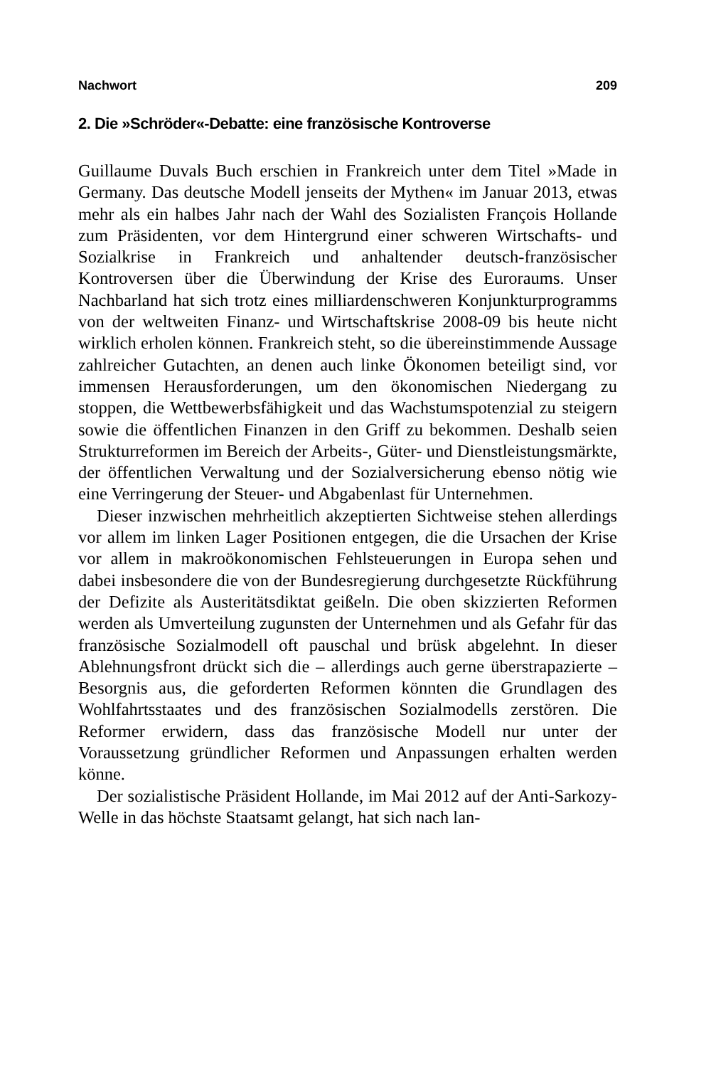Nachwort 209
2. Die »Schröder«-Debatte: eine französische Kontroverse
Guillaume Duvals Buch erschien in Frankreich unter dem Titel »Made in Germany. Das deutsche Modell jenseits der Mythen« im Januar 2013, etwas mehr als ein halbes Jahr nach der Wahl des Sozialisten François Hollande zum Präsidenten, vor dem Hintergrund einer schweren Wirtschafts- und Sozialkrise in Frankreich und anhaltender deutsch-französischer Kontroversen über die Überwindung der Krise des Euroraums. Unser Nachbarland hat sich trotz eines milliardenschweren Konjunkturprogramms von der weltweiten Finanz- und Wirtschaftskrise 2008-09 bis heute nicht wirklich erholen können. Frankreich steht, so die übereinstimmende Aussage zahlreicher Gutachten, an denen auch linke Ökonomen beteiligt sind, vor immensen Herausforderungen, um den ökonomischen Niedergang zu stoppen, die Wettbewerbsfähigkeit und das Wachstumspotenzial zu steigern sowie die öffentlichen Finanzen in den Griff zu bekommen. Deshalb seien Strukturreformen im Bereich der Arbeits-, Güter- und Dienstleistungsmärkte, der öffentlichen Verwaltung und der Sozialversicherung ebenso nötig wie eine Verringerung der Steuer- und Abgabenlast für Unternehmen.
Dieser inzwischen mehrheitlich akzeptierten Sichtweise stehen allerdings vor allem im linken Lager Positionen entgegen, die die Ursachen der Krise vor allem in makroökonomischen Fehlsteuerungen in Europa sehen und dabei insbesondere die von der Bundesregierung durchgesetzte Rückführung der Defizite als Austeritätsdiktat geißeln. Die oben skizzierten Reformen werden als Umverteilung zugunsten der Unternehmen und als Gefahr für das französische Sozialmodell oft pauschal und brüsk abgelehnt. In dieser Ablehnungsfront drückt sich die – allerdings auch gerne überstrapazierte – Besorgnis aus, die geforderten Reformen könnten die Grundlagen des Wohlfahrtsstaates und des französischen Sozialmodells zerstören. Die Reformer erwidern, dass das französische Modell nur unter der Voraussetzung gründlicher Reformen und Anpassungen erhalten werden könne.
Der sozialistische Präsident Hollande, im Mai 2012 auf der Anti-Sarkozy-Welle in das höchste Staatsamt gelangt, hat sich nach lan-